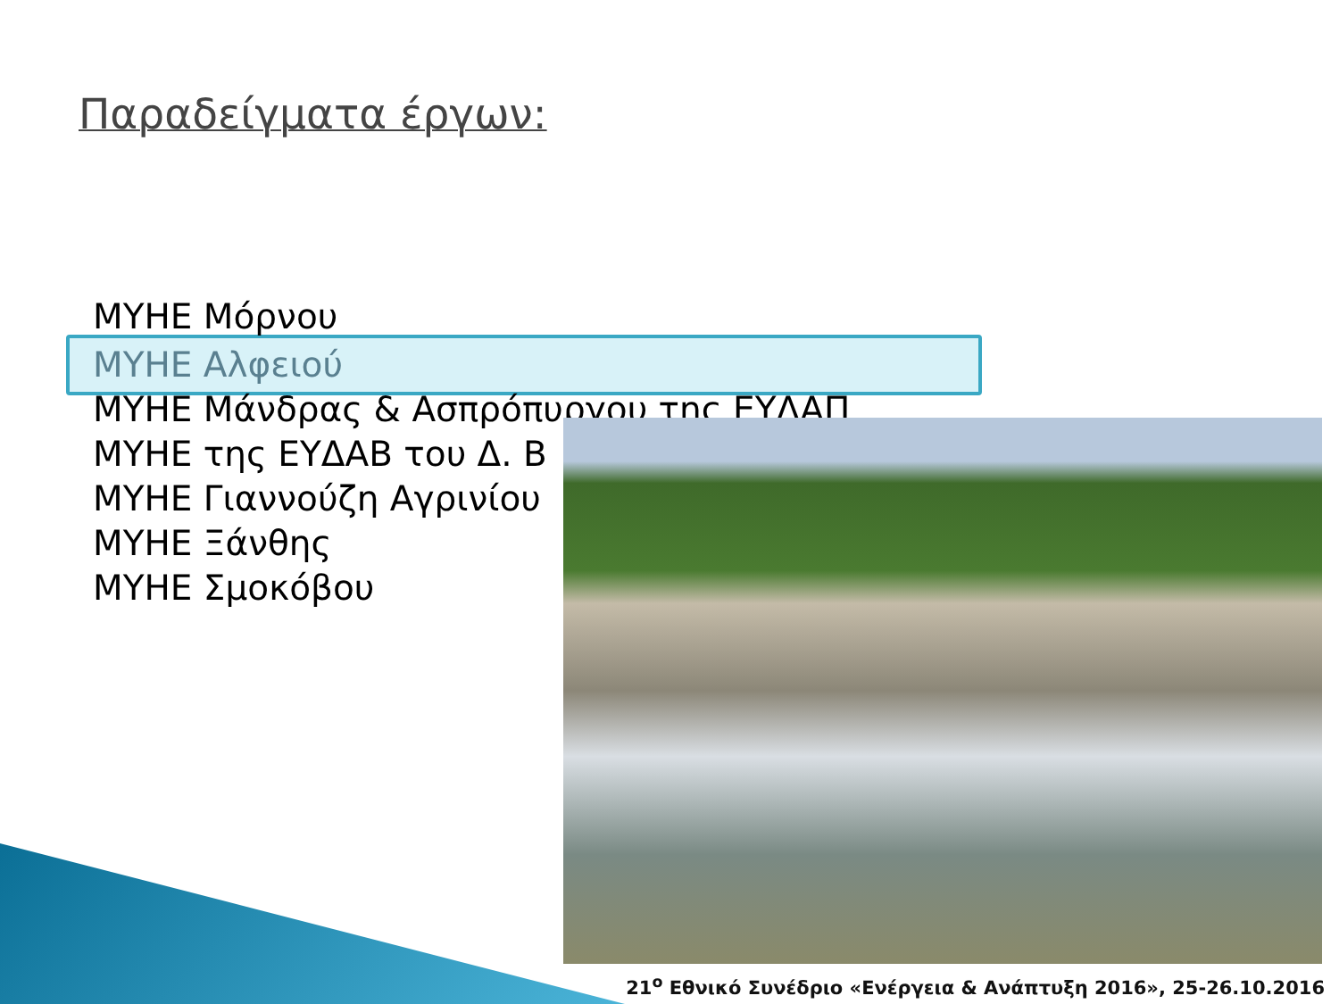Παραδείγματα έργων:
ΜΥΗΕ Μόρνου
ΜΥΗΕ Αλφειού
ΜΥΗΕ Μάνδρας & Ασπρόπυργου της ΕΥΔΑΠ
ΜΥΗΕ της ΕΥΔΑΒ του Δ. Β
ΜΥΗΕ Γιαννούζη Αγρινίου
ΜΥΗΕ Ξάνθης
ΜΥΗΕ Σμοκόβου
21<sup>ο</sup> Εθνικό Συνέδριο «Ενέργεια & Ανάπτυξη 2016», 25-26.10.2016